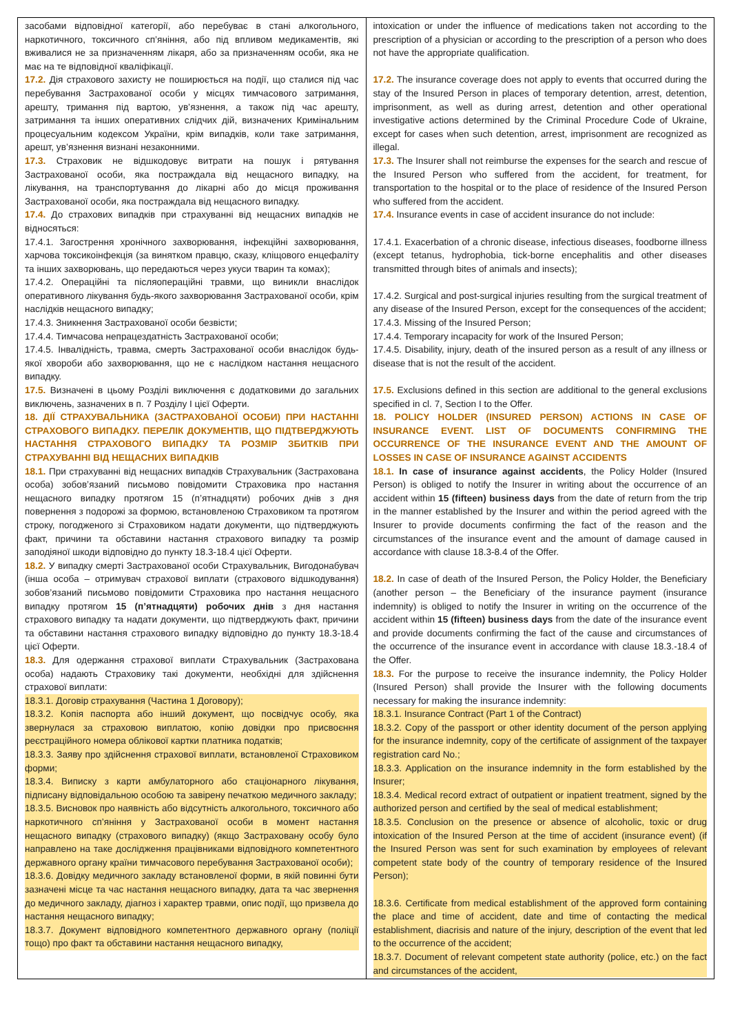| засобами відповідної категорії, або перебуває в стані алкогольного, наркотичного, токсичного сп’яніння, або під впливом медикаментів, які вживалися не за призначенням лікаря, або за призначенням особи, яка не має на те відповідної кваліфікації. 17.2. Дія страхового захисту не поширюється на події, що сталися під час перебування Застрахованої особи у місцях тимчасового затримання, арешту, тримання під вартою, ув’язнення, а також під час арешту, затримання та інших оперативних слідчих дій, визначених Кримінальним процесуальним кодексом України, крім випадків, коли таке затримання, арешт, ув’язнення визнані незаконними. 17.3. Страховик не відшкодовує витрати на пошук і рятування Застрахованої особи, яка постраждала від нещасного випадку, на лікування, на транспортування до лікарні або до місця проживання Застрахованої особи, яка постраждала від нещасного випадку. 17.4. До страхових випадків при страхуванні від нещасних випадків не відносяться: 17.4.1. Загострення хронічного захворювання, інфекційні захворювання, харчова токсикоінфекція (за винятком правцю, сказу, кліщового енцефаліту та інших захворювань, що передаються через укуси тварин та комах); 17.4.2. Операційні та післяопераційні травми, що виникли внаслідок оперативного лікування будь-якого захворювання Застрахованої особи, крім наслідків нещасного випадку; 17.4.3. Зникнення Застрахованої особи безвісти; 17.4.4. Тимчасова непрацездатність Застрахованої особи; 17.4.5. Інвалідність, травма, смерть Застрахованої особи внаслідок будь-якої хвороби або захворювання, що не є наслідком настання нещасного випадку. 17.5. Визначені в цьому Розділі виключення є додатковими до загальних виключень, зазначених в п. 7 Розділу І цієї Оферти. 18. ДІЇ СТРАХУВАЛЬНИКА (ЗАСТРАХОВАНОЇ ОСОБИ) ПРИ НАСТАННІ СТРАХОВОГО ВИПАДКУ. ПЕРЕЛІК ДОКУМЕНТІВ, ЩО ПІДТВЕРДЖУЮТЬ НАСТАННЯ СТРАХОВОГО ВИПАДКУ ТА РОЗМІР ЗБИТКІВ ПРИ СТРАХУВАННІ ВІД НЕЩАСНИХ ВИПАДКІВ 18.1. При страхуванні від нещасних випадків Страхувальник (Застрахована особа) зобов’язаний письмово повідомити Страховика про настання нещасного випадку протягом 15 (п’ятнадцяти) робочих днів з дня повернення з подорожі за формою, встановленою Страховиком та протягом строку, погодженого зі Страховиком надати документи, що підтверджують факт, причини та обставини настання страхового випадку та розмір заподіяної шкоди відповідно до пункту 18.3-18.4 цієї Оферти. 18.2. У випадку смерті Застрахованої особи Страхувальник, Вигодонабувач (інша особа – отримувач страхової виплати (страхового відшкодування) зобов’язаний письмово повідомити Страховика про настання нещасного випадку протягом 15 (п’ятнадцяти) робочих днів з дня настання страхового випадку та надати документи, що підтверджують факт, причини та обставини настання страхового випадку відповідно до пункту 18.3-18.4 цієї Оферти. 18.3. Для одержання страхової виплати Страхувальник (Застрахована особа) надають Страховику такі документи, необхідні для здійснення страхової виплати: 18.3.1. Договір страхування (Частина 1 Договору); 18.3.2. Копія паспорта або інший документ, що посвідчує особу, яка звернулася за страховою виплатою, копію довідки про присвоєння реєстраційного номера облікової картки платника податків; 18.3.3. Заяву про здійснення страхової виплати, встановленої Страховиком форми; 18.3.4. Виписку з карти амбулаторного або стаціонарного лікування, підписану відповідальною особою та завірену печаткою медичного закладу; 18.3.5. Висновок про наявність або відсутність алкогольного, токсичного або наркотичного сп’яніння у Застрахованої особи в момент настання нещасного випадку (страхового випадку) (якщо Застраховану особу було направлено на таке дослідження працівниками відповідного компетентного державного органу країни тимчасового перебування Застрахованої особи); 18.3.6. Довідку медичного закладу встановленої форми, в якій повинні бути зазначені місце та час настання нещасного випадку, дата та час звернення до медичного закладу, діагноз і характер травми, опис події, що призвела до настання нещасного випадку; 18.3.7. Документ відповідного компетентного державного органу (поліції тощо) про факт та обставини настання нещасного випадку, | intoxication or under the influence of medications taken not according to the prescription of a physician or according to the prescription of a person who does not have the appropriate qualification. 17.2. The insurance coverage does not apply to events that occurred during the stay of the Insured Person in places of temporary detention, arrest, detention, imprisonment, as well as during arrest, detention and other operational investigative actions determined by the Criminal Procedure Code of Ukraine, except for cases when such detention, arrest, imprisonment are recognized as illegal. 17.3. The Insurer shall not reimburse the expenses for the search and rescue of the Insured Person who suffered from the accident, for treatment, for transportation to the hospital or to the place of residence of the Insured Person who suffered from the accident. 17.4. Insurance events in case of accident insurance do not include: 17.4.1. Exacerbation of a chronic disease, infectious diseases, foodborne illness (except tetanus, hydrophobia, tick-borne encephalitis and other diseases transmitted through bites of animals and insects); 17.4.2. Surgical and post-surgical injuries resulting from the surgical treatment of any disease of the Insured Person, except for the consequences of the accident; 17.4.3. Missing of the Insured Person; 17.4.4. Temporary incapacity for work of the Insured Person; 17.4.5. Disability, injury, death of the insured person as a result of any illness or disease that is not the result of the accident. 17.5. Exclusions defined in this section are additional to the general exclusions specified in cl. 7, Section I to the Offer. 18. POLICY HOLDER (INSURED PERSON) ACTIONS IN CASE OF INSURANCE EVENT. LIST OF DOCUMENTS CONFIRMING THE OCCURRENCE OF THE INSURANCE EVENT AND THE AMOUNT OF LOSSES IN CASE OF INSURANCE AGAINST ACCIDENTS 18.1. In case of insurance against accidents , the Policy Holder (Insured Person) is obliged to notify the Insurer in writing about the occurrence of an accident within 15 (fifteen) business days from the date of return from the trip in the manner established by the Insurer and within the period agreed with the Insurer to provide documents confirming the fact of the reason and the circumstances of the insurance event and the amount of damage caused in accordance with clause 18.3-8.4 of the Offer. 18.2. In case of death of the Insured Person, the Policy Holder, the Beneficiary (another person – the Beneficiary of the insurance payment (insurance indemnity) is obliged to notify the Insurer in writing on the occurrence of the accident within 15 (fifteen) business days from the date of the insurance event and provide documents confirming the fact of the cause and circumstances of the occurrence of the insurance event in accordance with clause 18.3.-18.4 of the Offer. 18.3. For the purpose to receive the insurance indemnity, the Policy Holder (Insured Person) shall provide the Insurer with the following documents necessary for making the insurance indemnity: 18.3.1. Insurance Contract (Part 1 of the Contract) 18.3.2. Copy of the passport or other identity document of the person applying for the insurance indemnity, copy of the certificate of assignment of the taxpayer registration card No.; 18.3.3. Application on the insurance indemnity in the form established by the Insurer; 18.3.4. Medical record extract of outpatient or inpatient treatment, signed by the authorized person and certified by the seal of medical establishment; 18.3.5. Conclusion on the presence or absence of alcoholic, toxic or drug intoxication of the Insured Person at the time of accident (insurance event) (if the Insured Person was sent for such examination by employees of relevant competent state body of the country of temporary residence of the Insured Person); 18.3.6. Certificate from medical establishment of the approved form containing the place and time of accident, date and time of contacting the medical establishment, diacrisis and nature of the injury, description of the event that led to the occurrence of the accident; 18.3.7. Document of relevant competent state authority (police, etc.) on the fact and circumstances of the accident, |